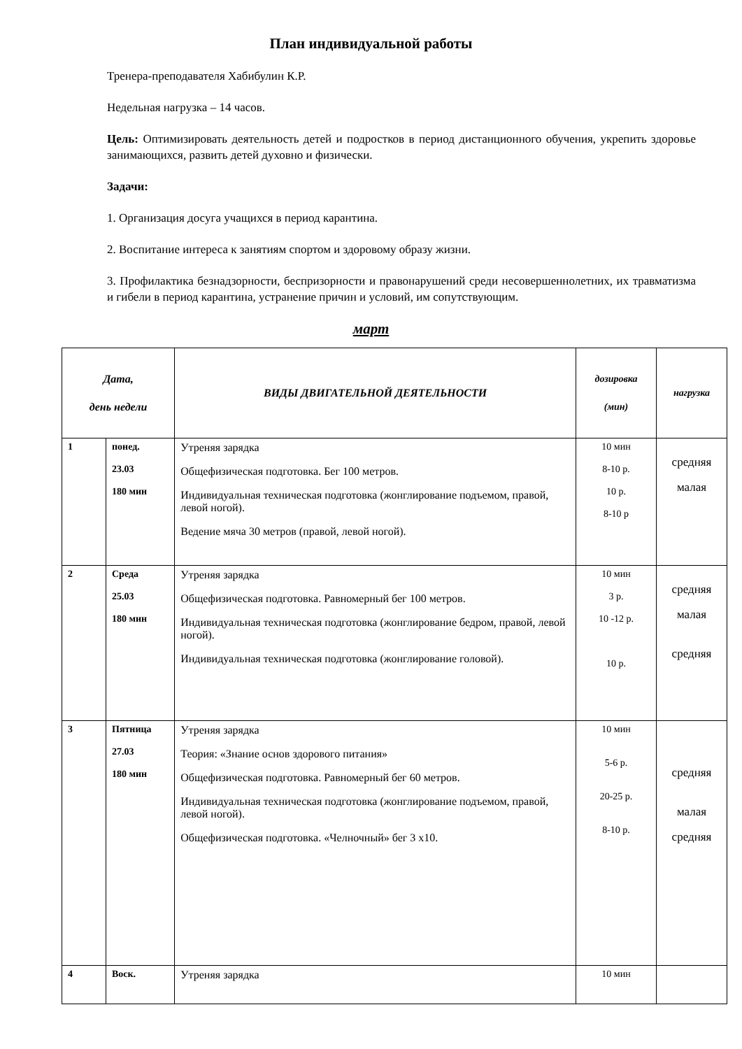План индивидуальной работы
Тренера-преподавателя Хабибулин К.Р.
Недельная нагрузка – 14 часов.
Цель: Оптимизировать деятельность детей и подростков в период дистанционного обучения, укрепить здоровье занимающихся, развить детей духовно и физически.
Задачи:
1. Организация досуга учащихся в период карантина.
2. Воспитание интереса к занятиям спортом и здоровому образу жизни.
3. Профилактика безнадзорности, беспризорности и правонарушений среди несовершеннолетних, их травматизма и гибели в период карантина, устранение причин и условий, им сопутствующим.
март
| Дата, день недели | | ВИДЫ ДВИГАТЕЛЬНОЙ ДЕЯТЕЛЬНОСТИ | дозировка (мин) | нагрузка |
| --- | --- | --- | --- | --- |
| 1 | понед. 23.03 180 мин | Утреняя зарядка Общефизическая подготовка. Бег 100 метров. Индивидуальная техническая подготовка (жонглирование подъемом, правой, левой ногой). Ведение мяча 30 метров (правой, левой ногой). | 10 мин 8-10 р. 10 р. 8-10 р | средняя малая |
| 2 | Среда 25.03 180 мин | Утреняя зарядка Общефизическая подготовка. Равномерный бег 100 метров. Индивидуальная техническая подготовка (жонглирование бедром, правой, левой ногой). Индивидуальная техническая подготовка (жонглирование головой). | 10 мин 3 р. 10 -12 р. 10 р. | средняя малая средняя |
| 3 | Пятница 27.03 180 мин | Утреняя зарядка Теория: «Знание основ здорового питания» Общефизическая подготовка. Равномерный бег 60 метров. Индивидуальная техническая подготовка (жонглирование подъемом, правой, левой ногой). Общефизическая подготовка. «Челночный» бег 3 х10. | 10 мин 5-6 р. 20-25 р. 8-10 р. | средняя малая средняя |
| 4 | Воск. | Утреняя зарядка | 10 мин | |